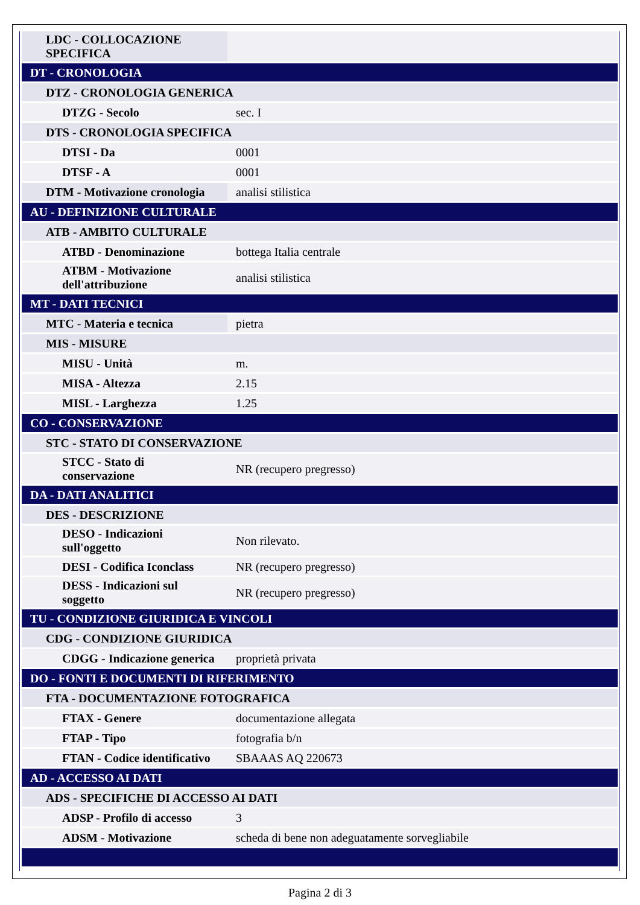| LDC - COLLOCAZIONE SPECIFICA | |
| DT - CRONOLOGIA | |
| DTZ - CRONOLOGIA GENERICA | |
| DTZG - Secolo | sec. I |
| DTS - CRONOLOGIA SPECIFICA | |
| DTSI - Da | 0001 |
| DTSF - A | 0001 |
| DTM - Motivazione cronologia | analisi stilistica |
| AU - DEFINIZIONE CULTURALE | |
| ATB - AMBITO CULTURALE | |
| ATBD - Denominazione | bottega Italia centrale |
| ATBM - Motivazione dell'attribuzione | analisi stilistica |
| MT - DATI TECNICI | |
| MTC - Materia e tecnica | pietra |
| MIS - MISURE | |
| MISU - Unità | m. |
| MISA - Altezza | 2.15 |
| MISL - Larghezza | 1.25 |
| CO - CONSERVAZIONE | |
| STC - STATO DI CONSERVAZIONE | |
| STCC - Stato di conservazione | NR (recupero pregresso) |
| DA - DATI ANALITICI | |
| DES - DESCRIZIONE | |
| DESO - Indicazioni sull'oggetto | Non rilevato. |
| DESI - Codifica Iconclass | NR (recupero pregresso) |
| DESS - Indicazioni sul soggetto | NR (recupero pregresso) |
| TU - CONDIZIONE GIURIDICA E VINCOLI | |
| CDG - CONDIZIONE GIURIDICA | |
| CDGG - Indicazione generica | proprietà privata |
| DO - FONTI E DOCUMENTI DI RIFERIMENTO | |
| FTA - DOCUMENTAZIONE FOTOGRAFICA | |
| FTAX - Genere | documentazione allegata |
| FTAP - Tipo | fotografia b/n |
| FTAN - Codice identificativo | SBAAAS AQ 220673 |
| AD - ACCESSO AI DATI | |
| ADS - SPECIFICHE DI ACCESSO AI DATI | |
| ADSP - Profilo di accesso | 3 |
| ADSM - Motivazione | scheda di bene non adeguatamente sorvegliabile |
Pagina 2 di 3